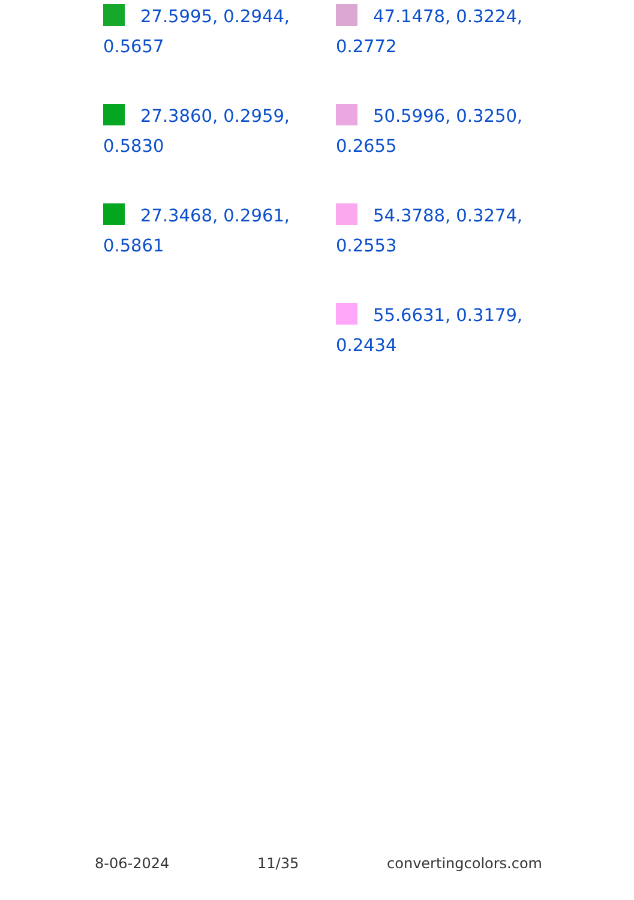27.5995, 0.2944, 0.5657
27.3860, 0.2959, 0.5830
27.3468, 0.2961, 0.5861
47.1478, 0.3224, 0.2772
50.5996, 0.3250, 0.2655
54.3788, 0.3274, 0.2553
55.6631, 0.3179, 0.2434
8-06-2024 11/35 convertingcolors.com